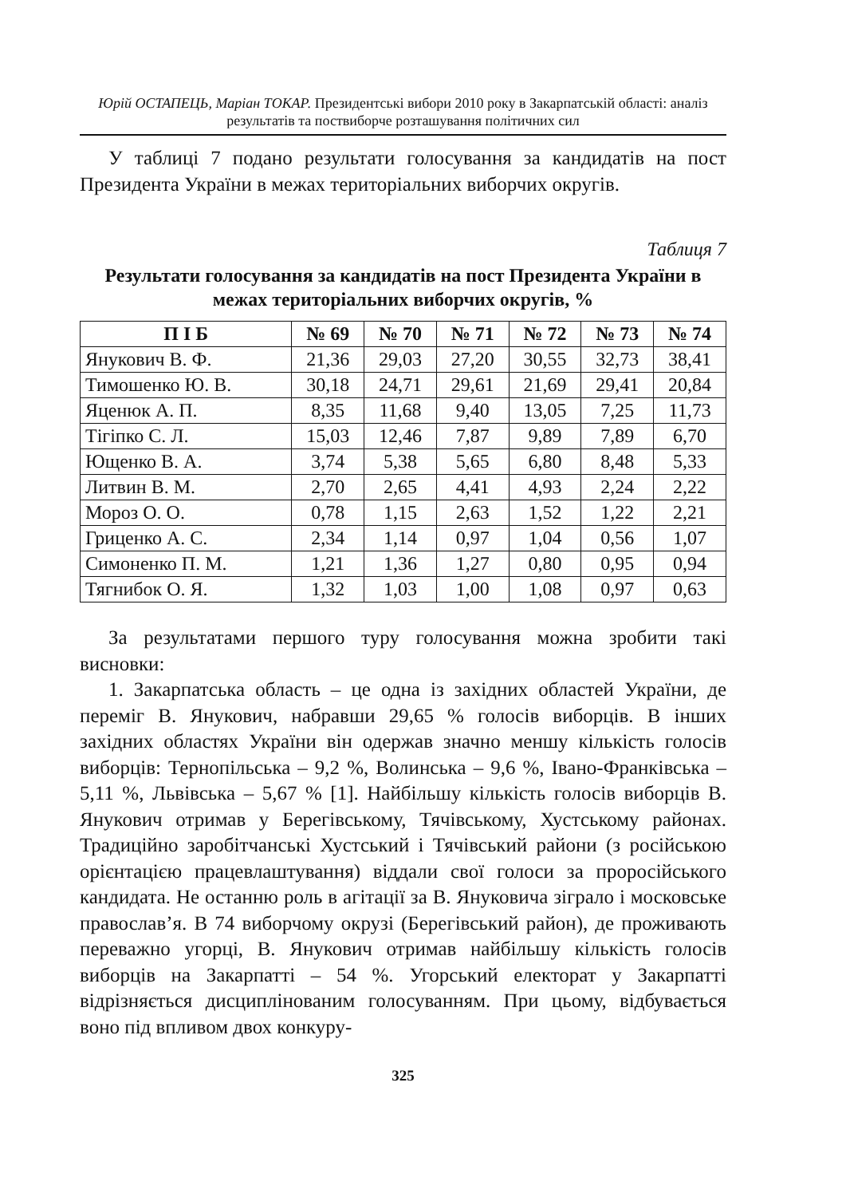Юрій ОСТАПЕЦЬ, Маріан ТОКАР. Президентські вибори 2010 року в Закарпатській області: аналіз результатів та поствиборче розташування політичних сил
У таблиці 7 подано результати голосування за кандидатів на пост Президента України в межах територіальних виборчих округів.
Таблиця 7
Результати голосування за кандидатів на пост Президента України в межах територіальних виборчих округів, %
| П І Б | № 69 | № 70 | № 71 | № 72 | № 73 | № 74 |
| --- | --- | --- | --- | --- | --- | --- |
| Янукович В. Ф. | 21,36 | 29,03 | 27,20 | 30,55 | 32,73 | 38,41 |
| Тимошенко Ю. В. | 30,18 | 24,71 | 29,61 | 21,69 | 29,41 | 20,84 |
| Яценюк А. П. | 8,35 | 11,68 | 9,40 | 13,05 | 7,25 | 11,73 |
| Тігіпко С. Л. | 15,03 | 12,46 | 7,87 | 9,89 | 7,89 | 6,70 |
| Ющенко В. А. | 3,74 | 5,38 | 5,65 | 6,80 | 8,48 | 5,33 |
| Литвин В. М. | 2,70 | 2,65 | 4,41 | 4,93 | 2,24 | 2,22 |
| Мороз О. О. | 0,78 | 1,15 | 2,63 | 1,52 | 1,22 | 2,21 |
| Гриценко А. С. | 2,34 | 1,14 | 0,97 | 1,04 | 0,56 | 1,07 |
| Симоненко П. М. | 1,21 | 1,36 | 1,27 | 0,80 | 0,95 | 0,94 |
| Тягнибок О. Я. | 1,32 | 1,03 | 1,00 | 1,08 | 0,97 | 0,63 |
За результатами першого туру голосування можна зробити такі висновки:
1. Закарпатська область – це одна із західних областей України, де переміг В. Янукович, набравши 29,65 % голосів виборців. В інших західних областях України він одержав значно меншу кількість голосів виборців: Тернопільська – 9,2 %, Волинська – 9,6 %, Івано-Франківська – 5,11 %, Львівська – 5,67 % [1]. Найбільшу кількість голосів виборців В. Янукович отримав у Берегівському, Тячівському, Хустському районах. Традиційно заробітчанські Хустський і Тячівський райони (з російською орієнтацією працевлаштування) віддали свої голоси за проросійського кандидата. Не останню роль в агітації за В. Януковича зіграло і московське православ’я. В 74 виборчому окрузі (Берегівський район), де проживають переважно угорці, В. Янукович отримав найбільшу кількість голосів виборців на Закарпатті – 54 %. Угорський електорат у Закарпатті відрізняється дисциплінованим голосуванням. При цьому, відбувається воно під впливом двох конкуру-
325